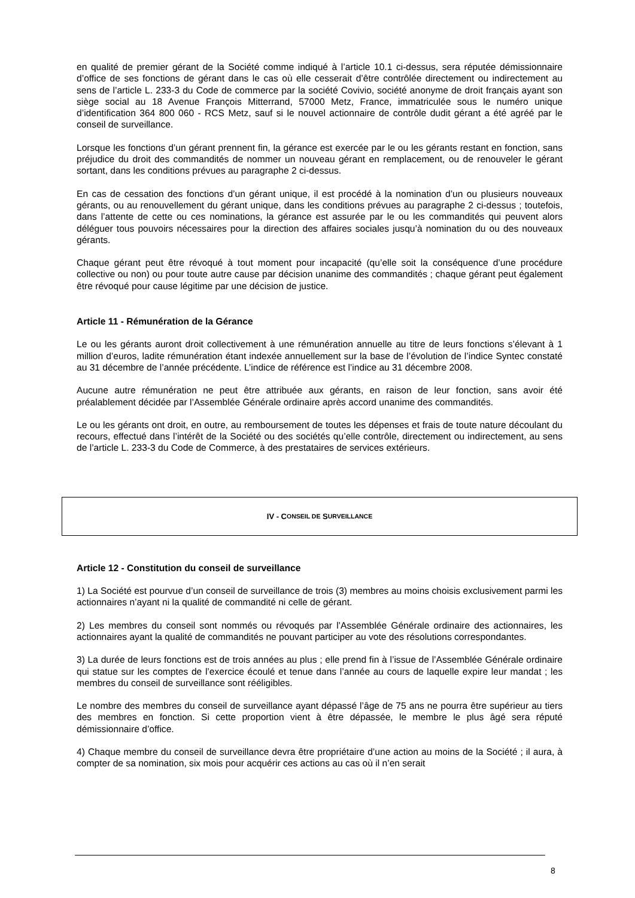en qualité de premier gérant de la Société comme indiqué à l’article 10.1 ci-dessus, sera réputée démissionnaire d’office de ses fonctions de gérant dans le cas où elle cesserait d’être contrôlée directement ou indirectement au sens de l’article L. 233-3 du Code de commerce par la société Covivio, société anonyme de droit français ayant son siège social au 18 Avenue François Mitterrand, 57000 Metz, France, immatriculée sous le numéro unique d’identification 364 800 060 - RCS Metz, sauf si le nouvel actionnaire de contrôle dudit gérant a été agréé par le conseil de surveillance.
Lorsque les fonctions d’un gérant prennent fin, la gérance est exercée par le ou les gérants restant en fonction, sans préjudice du droit des commandités de nommer un nouveau gérant en remplacement, ou de renouveler le gérant sortant, dans les conditions prévues au paragraphe 2 ci-dessus.
En cas de cessation des fonctions d’un gérant unique, il est procédé à la nomination d’un ou plusieurs nouveaux gérants, ou au renouvellement du gérant unique, dans les conditions prévues au paragraphe 2 ci-dessus ; toutefois, dans l’attente de cette ou ces nominations, la gérance est assurée par le ou les commandités qui peuvent alors déléguer tous pouvoirs nécessaires pour la direction des affaires sociales jusqu’à nomination du ou des nouveaux gérants.
Chaque gérant peut être révoqué à tout moment pour incapacité (qu’elle soit la conséquence d’une procédure collective ou non) ou pour toute autre cause par décision unanime des commandités ; chaque gérant peut également être révoqué pour cause légitime par une décision de justice.
Article 11 - Rémunération de la Gérance
Le ou les gérants auront droit collectivement à une rémunération annuelle au titre de leurs fonctions s’élevant à 1 million d’euros, ladite rémunération étant indexée annuellement sur la base de l’évolution de l’indice Syntec constaté au 31 décembre de l’année précédente. L’indice de référence est l’indice au 31 décembre 2008.
Aucune autre rémunération ne peut être attribuée aux gérants, en raison de leur fonction, sans avoir été préalablement décidée par l’Assemblée Générale ordinaire après accord unanime des commandités.
Le ou les gérants ont droit, en outre, au remboursement de toutes les dépenses et frais de toute nature découlant du recours, effectué dans l’intérêt de la Société ou des sociétés qu’elle contrôle, directement ou indirectement, au sens de l’article L. 233-3 du Code de Commerce, à des prestataires de services extérieurs.
IV - C ONSEIL DE S URVEILLANCE
Article 12 - Constitution du conseil de surveillance
1) La Société est pourvue d’un conseil de surveillance de trois (3) membres au moins choisis exclusivement parmi les actionnaires n’ayant ni la qualité de commandité ni celle de gérant.
2) Les membres du conseil sont nommés ou révoqués par l’Assemblée Générale ordinaire des actionnaires, les actionnaires ayant la qualité de commandités ne pouvant participer au vote des résolutions correspondantes.
3) La durée de leurs fonctions est de trois années au plus ; elle prend fin à l’issue de l’Assemblée Générale ordinaire qui statue sur les comptes de l’exercice écoulé et tenue dans l’année au cours de laquelle expire leur mandat ; les membres du conseil de surveillance sont rééligibles.
Le nombre des membres du conseil de surveillance ayant dépassé l’âge de 75 ans ne pourra être supérieur au tiers des membres en fonction. Si cette proportion vient à être dépassée, le membre le plus âgé sera réputé démissionnaire d’office.
4) Chaque membre du conseil de surveillance devra être propriétaire d’une action au moins de la Société ; il aura, à compter de sa nomination, six mois pour acquérir ces actions au cas où il n’en serait
8